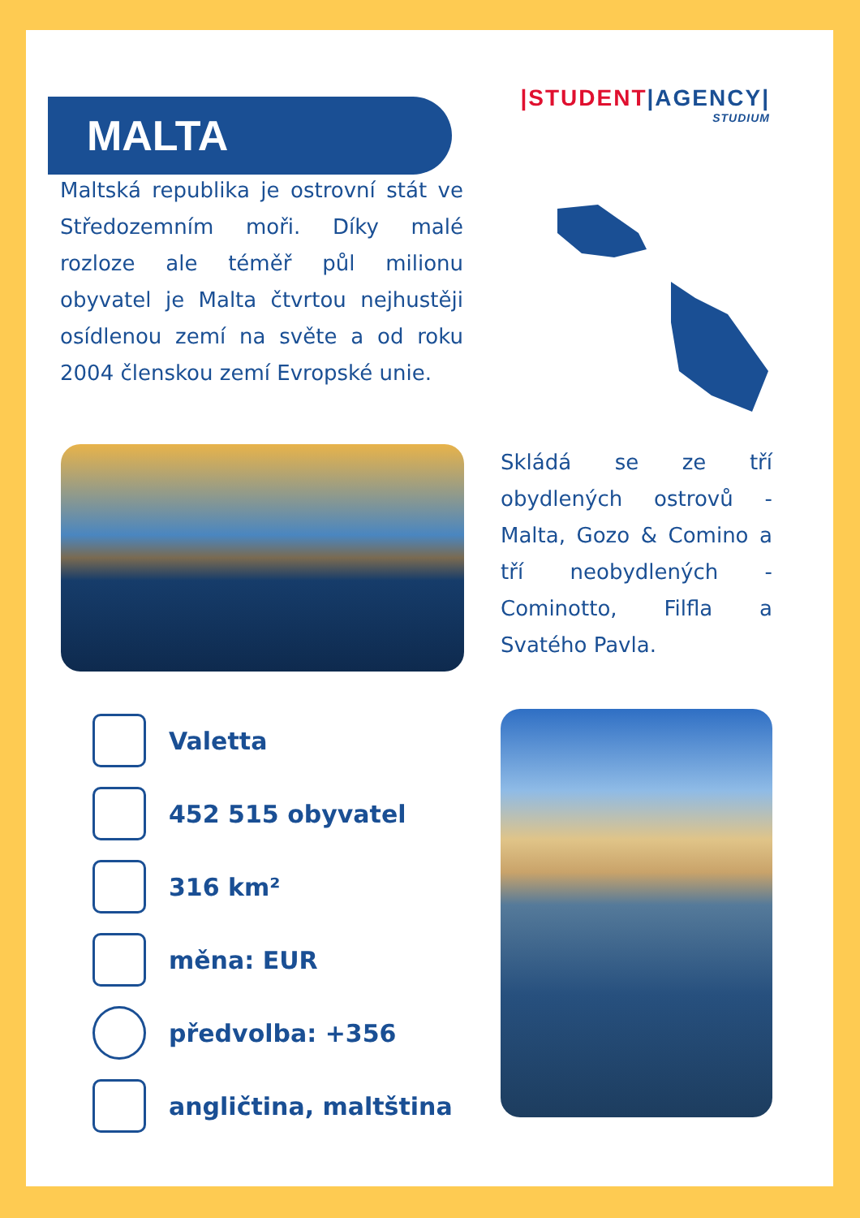MALTA
|STUDENT|AGENCY|
STUDIUM
Maltská republika je ostrovní stát ve Středozemním moři. Díky malé rozloze ale téměř půl milionu obyvatel je Malta čtvrtou nejhustěji osídlenou zemí na světe a od roku 2004 členskou zemí Evropské unie.
Skládá se ze tří obydlených ostrovů - Malta, Gozo & Comino a tří neobydlených - Cominotto, Filfla a Svatého Pavla.
Valetta
452 515 obyvatel
316 km²
měna: EUR
předvolba: +356
angličtina, maltština